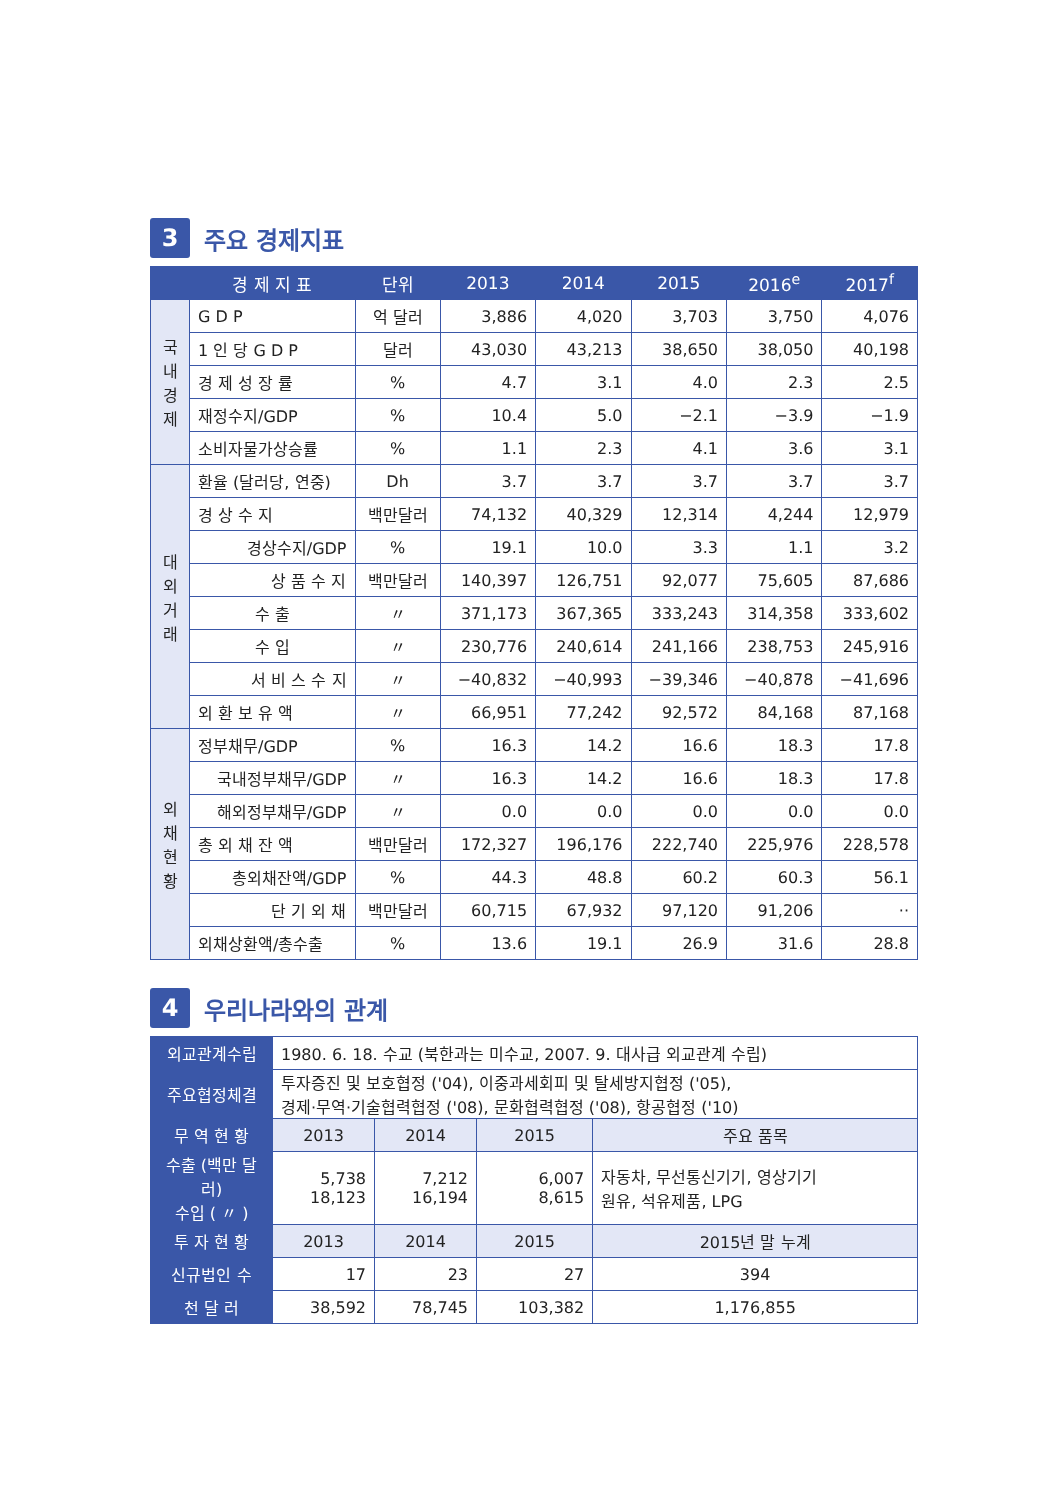3 주요 경제지표
| | 경 제 지 표 | 단위 | 2013 | 2014 | 2015 | 2016<sup>e</sup> | 2017<sup>f</sup> |
| --- | --- | --- | --- | --- | --- | --- | --- |
| 국 내 경 제 | G D P | 억 달러 | 3,886 | 4,020 | 3,703 | 3,750 | 4,076 |
| | 1 인 당 G D P | 달러 | 43,030 | 43,213 | 38,650 | 38,050 | 40,198 |
| | 경 제 성 장 률 | % | 4.7 | 3.1 | 4.0 | 2.3 | 2.5 |
| | 재정수지/GDP | % | 10.4 | 5.0 | −2.1 | −3.9 | −1.9 |
| | 소비자물가상승률 | % | 1.1 | 2.3 | 4.1 | 3.6 | 3.1 |
| 대 외 거 래 | 환율 (달러당, 연중) | Dh | 3.7 | 3.7 | 3.7 | 3.7 | 3.7 |
| | 경 상 수 지 | 백만달러 | 74,132 | 40,329 | 12,314 | 4,244 | 12,979 |
| | 경상수지/GDP | % | 19.1 | 10.0 | 3.3 | 1.1 | 3.2 |
| | 상 품 수 지 | 백만달러 | 140,397 | 126,751 | 92,077 | 75,605 | 87,686 |
| | 수 출 | 〃 | 371,173 | 367,365 | 333,243 | 314,358 | 333,602 |
| | 수 입 | 〃 | 230,776 | 240,614 | 241,166 | 238,753 | 245,916 |
| | 서 비 스 수 지 | 〃 | −40,832 | −40,993 | −39,346 | −40,878 | −41,696 |
| | 외 환 보 유 액 | 〃 | 66,951 | 77,242 | 92,572 | 84,168 | 87,168 |
| 외 채 현 황 | 정부채무/GDP | % | 16.3 | 14.2 | 16.6 | 18.3 | 17.8 |
| | 국내정부채무/GDP | 〃 | 16.3 | 14.2 | 16.6 | 18.3 | 17.8 |
| | 해외정부채무/GDP | 〃 | 0.0 | 0.0 | 0.0 | 0.0 | 0.0 |
| | 총 외 채 잔 액 | 백만달러 | 172,327 | 196,176 | 222,740 | 225,976 | 228,578 |
| | 총외채잔액/GDP | % | 44.3 | 48.8 | 60.2 | 60.3 | 56.1 |
| | 단 기 외 채 | 백만달러 | 60,715 | 67,932 | 97,120 | 91,206 | ·· |
| | 외채상환액/총수출 | % | 13.6 | 19.1 | 26.9 | 31.6 | 28.8 |
4 우리나라와의 관계
| 외교관계수립 | 1980. 6. 18. 수교 (북한과는 미수교, 2007. 9. 대사급 외교관계 수립) | | | |
| 주요협정체결 | 투자증진 및 보호협정 ('04), 이중과세회피 및 탈세방지협정 ('05), 경제·무역·기술협력협정 ('08), 문화협력협정 ('08), 항공협정 ('10) | | | |
| 무 역 현 황 | 2013 | 2014 | 2015 | 주요 품목 |
| 수출 (백만 달러) 수입 ( 〃 ) | 5,738 18,123 | 7,212 16,194 | 6,007 8,615 | 자동차, 무선통신기기, 영상기기 원유, 석유제품, LPG |
| 투 자 현 황 | 2013 | 2014 | 2015 | 2015년 말 누계 |
| 신규법인 수 | 17 | 23 | 27 | 394 |
| 천 달 러 | 38,592 | 78,745 | 103,382 | 1,176,855 |